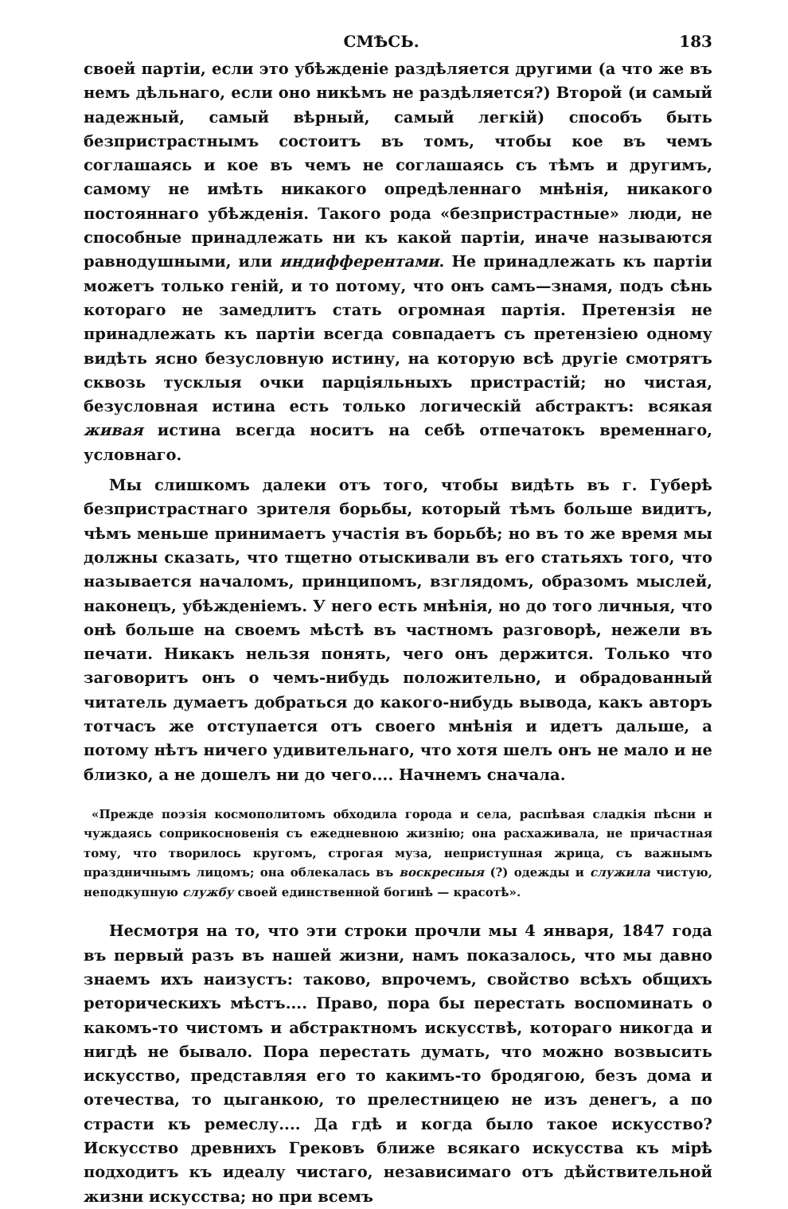СМѢСЬ. 183
своей партіи, если это убѣжденіе раздѣляется другими (а что же въ немъ дѣльнаго, если оно никѣмъ не раздѣляется?) Второй (и самый надежный, самый вѣрный, самый легкій) способъ быть безпристрастнымъ состоитъ въ томъ, чтобы кое въ чемъ соглашаясь и кое въ чемъ не соглашаясь съ тѣмъ и другимъ, самому не имѣть никакого опредѣленнаго мнѣнія, никакого постояннаго убѣжденія. Такого рода «безпристрастные» люди, не способные принадлежать ни къ какой партіи, иначе называются равнодушными, или индифферентами. Не принадлежать къ партіи можетъ только геній, и то потому, что онъ самъ—знамя, подъ сѣнь котораго не замедлитъ стать огромная партія. Претензія не принадлежать къ партіи всегда совпадаетъ съ претензіею одному видѣть ясно безусловную истину, на которую всѣ другіе смотрятъ сквозь тусклыя очки парціяльныхъ пристрастій; но чистая, безусловная истина есть только логическій абстрактъ: всякая живая истина всегда носитъ на себѣ отпечатокъ временнаго, условнаго.
Мы слишкомъ далеки отъ того, чтобы видѣть въ г. Губерѣ безпристрастнаго зрителя борьбы, который тѣмъ больше видитъ, чѣмъ меньше принимаетъ участія въ борьбѣ; но въ то же время мы должны сказать, что тщетно отыскивали въ его статьяхъ того, что называется началомъ, принципомъ, взглядомъ, образомъ мыслей, наконецъ, убѣжденіемъ. У него есть мнѣнія, но до того личныя, что онѣ больше на своемъ мѣстѣ въ частномъ разговорѣ, нежели въ печати. Никакъ нельзя понять, чего онъ держится. Только что заговоритъ онъ о чемъ-нибудь положительно, и обрадованный читатель думаетъ добраться до какого-нибудь вывода, какъ авторъ тотчасъ же отступается отъ своего мнѣнія и идетъ дальше, а потому нѣтъ ничего удивительнаго, что хотя шелъ онъ не мало и не близко, а не дошелъ ни до чего.... Начнемъ сначала.
«Прежде поэзія космополитомъ обходила города и села, распѣвая сладкія пѣсни и чуждаясь соприкосновенія съ ежедневною жизнію; она расхаживала, не причастная тому, что творилось кругомъ, строгая муза, неприступная жрица, съ важнымъ праздничнымъ лицомъ; она облекалась въ воскресныя (?) одежды и служила чистую, неподкупную службу своей единственной богинѣ — красотѣ».
Несмотря на то, что эти строки прочли мы 4 января, 1847 года въ первый разъ въ нашей жизни, намъ показалось, что мы давно знаемъ ихъ наизустъ: таково, впрочемъ, свойство всѣхъ общихъ реторическихъ мѣстъ.... Право, пора бы перестать воспоминать о какомъ-то чистомъ и абстрактномъ искусствѣ, котораго никогда и нигдѣ не бывало. Пора перестать думать, что можно возвысить искусство, представляя его то какимъ-то бродягою, безъ дома и отечества, то цыганкою, то прелестницею не изъ денегъ, а по страсти къ ремеслу.... Да гдѣ и когда было такое искусство? Искусство древнихъ Грековъ ближе всякаго искусства къ мірѣ подходитъ къ идеалу чистаго, независимаго отъ дѣйствительной жизни искусства; но при всемъ